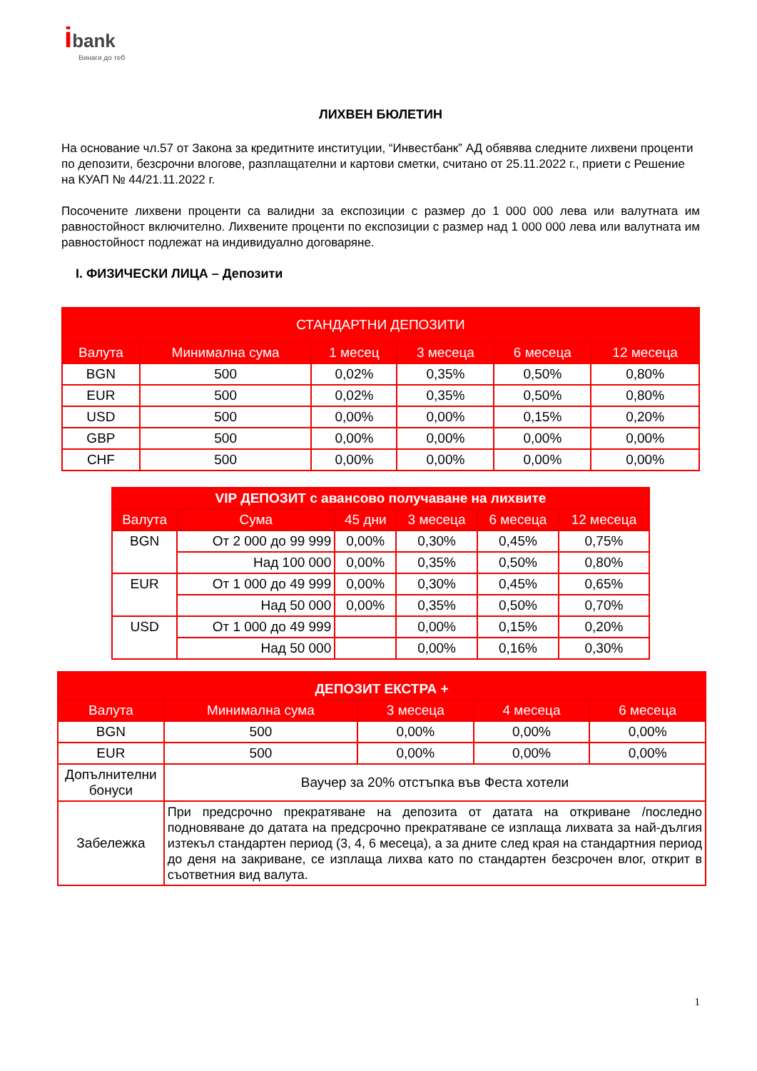ibank
Винаги до теб
ЛИХВЕН БЮЛЕТИН
На основание чл.57 от Закона за кредитните институции, “Инвестбанк” АД обявява следните лихвени проценти по депозити, безсрочни влогове, разплащателни и картови сметки, считано от 25.11.2022 г., приети с Решение на КУАП № 44/21.11.2022 г.
Посочените лихвени проценти са валидни за експозиции с размер до 1 000 000 лева или валутната им равностойност включително. Лихвените проценти по експозиции с размер над 1 000 000 лева или валутната им равностойност подлежат на индивидуално договаряне.
I. ФИЗИЧЕСКИ ЛИЦА – Депозити
| СТАНДАРТНИ ДЕПОЗИТИ | | | | | |
| --- | --- | --- | --- | --- | --- |
| Валута | Минимална сума | 1 месец | 3 месеца | 6 месеца | 12 месеца |
| BGN | 500 | 0,02% | 0,35% | 0,50% | 0,80% |
| EUR | 500 | 0,02% | 0,35% | 0,50% | 0,80% |
| USD | 500 | 0,00% | 0,00% | 0,15% | 0,20% |
| GBP | 500 | 0,00% | 0,00% | 0,00% | 0,00% |
| CHF | 500 | 0,00% | 0,00% | 0,00% | 0,00% |
| VIP ДЕПОЗИТ с авансово получаване на лихвите | | | | | |
| --- | --- | --- | --- | --- | --- |
| Валута | Сума | 45 дни | 3 месеца | 6 месеца | 12 месеца |
| BGN | От 2 000 до 99 999 | 0,00% | 0,30% | 0,45% | 0,75% |
| | Над 100 000 | 0,00% | 0,35% | 0,50% | 0,80% |
| EUR | От 1 000 до 49 999 | 0,00% | 0,30% | 0,45% | 0,65% |
| | Над 50 000 | 0,00% | 0,35% | 0,50% | 0,70% |
| USD | От 1 000 до 49 999 | | 0,00% | 0,15% | 0,20% |
| | Над 50 000 | | 0,00% | 0,16% | 0,30% |
| ДЕПОЗИТ ЕКСТРА + | | | | |
| --- | --- | --- | --- | --- |
| Валута | Минимална сума | 3 месеца | 4 месеца | 6 месеца |
| BGN | 500 | 0,00% | 0,00% | 0,00% |
| EUR | 500 | 0,00% | 0,00% | 0,00% |
| Допълнителни бонуси | Ваучер за 20% отстъпка във Феста хотели | | | |
| Забележка | При предсрочно прекратяване на депозита от датата на откриване /последно подновяване до датата на предсрочно прекратяване се изплаща лихвата за най-дългия изтекъл стандартен период (3, 4, 6 месеца), а за дните след края на стандартния период до деня на закриване, се изплаща лихва като по стандартен безсрочен влог, открит в съответния вид валута. | | | |
1